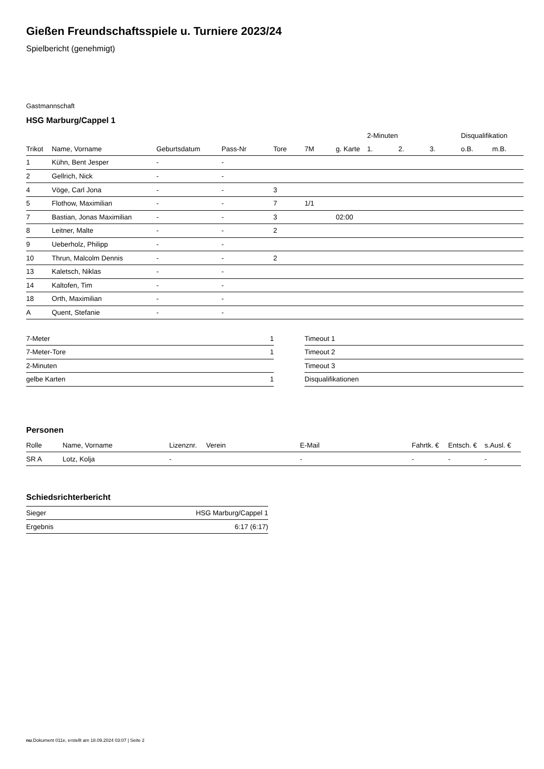Gießen Freundschaftsspiele u. Turniere 2023/24
Spielbericht (genehmigt)
Gastmannschaft
HSG Marburg/Cappel 1
| | | | | | | | 2-Minuten | | | Disqualifikation | |
| --- | --- | --- | --- | --- | --- | --- | --- | --- | --- | --- | --- |
| Trikot | Name, Vorname | Geburtsdatum | Pass-Nr | Tore | 7M | g. Karte | 1. | 2. | 3. | o.B. | m.B. |
| 1 | Kühn, Bent Jesper | - | - | | | | | | | | |
| 2 | Gellrich, Nick | - | - | | | | | | | | |
| 4 | Vöge, Carl Jona | - | - | 3 | | | | | | | |
| 5 | Flothow, Maximilian | - | - | 7 | 1/1 | | | | | | |
| 7 | Bastian, Jonas Maximilian | - | - | 3 | | 02:00 | | | | | |
| 8 | Leitner, Malte | - | - | 2 | | | | | | | |
| 9 | Ueberholz, Philipp | - | - | | | | | | | | |
| 10 | Thrun, Malcolm Dennis | - | - | 2 | | | | | | | |
| 13 | Kaletsch, Niklas | - | - | | | | | | | | |
| 14 | Kaltofen, Tim | - | - | | | | | | | | |
| 18 | Orth, Maximilian | - | - | | | | | | | | |
| A | Quent, Stefanie | - | - | | | | | | | | |
| 7-Meter | 1 |
| 7-Meter-Tore | 1 |
| 2-Minuten | |
| gelbe Karten | 1 |
| Timeout 1 |
| Timeout 2 |
| Timeout 3 |
| Disqualifikationen |
Personen
| Rolle | Name, Vorname | Lizenznr. | Verein | E-Mail | Fahrtk. € | Entsch. € | s.Ausl. € |
| --- | --- | --- | --- | --- | --- | --- | --- |
| SR A | Lotz, Kolja | - | | - | - | - | - |
Schiedsrichterbericht
| Sieger | HSG Marburg/Cappel 1 |
| Ergebnis | 6:17 (6:17) |
nu.Dokument 011e, erstellt am 18.09.2024 03:07 | Seite 2